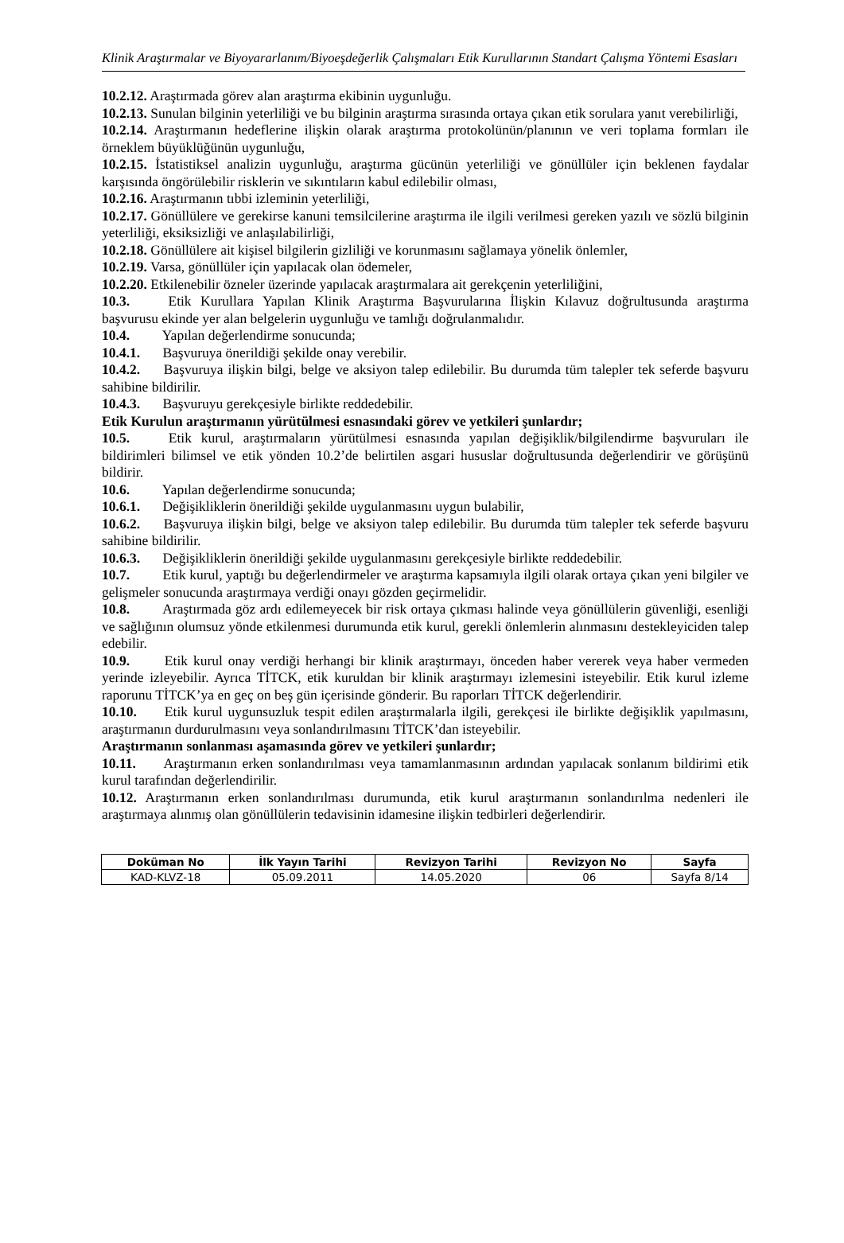Klinik Araştırmalar ve Biyoyararlanım/Biyoeşdeğerlik Çalışmaları Etik Kurullarının Standart Çalışma Yöntemi Esasları
10.2.12. Araştırmada görev alan araştırma ekibinin uygunluğu.
10.2.13. Sunulan bilginin yeterliliği ve bu bilginin araştırma sırasında ortaya çıkan etik sorulara yanıt verebilirliği,
10.2.14. Araştırmanın hedeflerine ilişkin olarak araştırma protokolünün/planının ve veri toplama formları ile örneklem büyüklüğünün uygunluğu,
10.2.15. İstatistiksel analizin uygunluğu, araştırma gücünün yeterliliği ve gönüllüler için beklenen faydalar karşısında öngörülebilir risklerin ve sıkıntıların kabul edilebilir olması,
10.2.16. Araştırmanın tıbbi izleminin yeterliliği,
10.2.17. Gönüllülere ve gerekirse kanuni temsilcilerine araştırma ile ilgili verilmesi gereken yazılı ve sözlü bilginin yeterliliği, eksiksizliği ve anlaşılabilirliği,
10.2.18. Gönüllülere ait kişisel bilgilerin gizliliği ve korunmasını sağlamaya yönelik önlemler,
10.2.19. Varsa, gönüllüler için yapılacak olan ödemeler,
10.2.20. Etkilenebilir özneler üzerinde yapılacak araştırmalara ait gerekçenin yeterliliğini,
10.3. Etik Kurullara Yapılan Klinik Araştırma Başvurularına İlişkin Kılavuz doğrultusunda araştırma başvurusu ekinde yer alan belgelerin uygunluğu ve tamlığı doğrulanmalıdır.
10.4. Yapılan değerlendirme sonucunda;
10.4.1. Başvuruya önerildiği şekilde onay verebilir.
10.4.2. Başvuruya ilişkin bilgi, belge ve aksiyon talep edilebilir. Bu durumda tüm talepler tek seferde başvuru sahibine bildirilir.
10.4.3. Başvuruyu gerekçesiyle birlikte reddedebilir.
Etik Kurulun araştırmanın yürütülmesi esnasındaki görev ve yetkileri şunlardır;
10.5. Etik kurul, araştırmaların yürütülmesi esnasında yapılan değişiklik/bilgilendirme başvuruları ile bildirimleri bilimsel ve etik yönden 10.2’de belirtilen asgari hususlar doğrultusunda değerlendirir ve görüşünü bildirir.
10.6. Yapılan değerlendirme sonucunda;
10.6.1. Değişikliklerin önerildiği şekilde uygulanmasını uygun bulabilir,
10.6.2. Başvuruya ilişkin bilgi, belge ve aksiyon talep edilebilir. Bu durumda tüm talepler tek seferde başvuru sahibine bildirilir.
10.6.3. Değişikliklerin önerildiği şekilde uygulanmasını gerekçesiyle birlikte reddedebilir.
10.7. Etik kurul, yaptığı bu değerlendirmeler ve araştırma kapsamıyla ilgili olarak ortaya çıkan yeni bilgiler ve gelişmeler sonucunda araştırmaya verdiği onayı gözden geçirmelidir.
10.8. Araştırmada göz ardı edilemeyecek bir risk ortaya çıkması halinde veya gönüllülerin güvenliği, esenliği ve sağlığının olumsuz yönde etkilenmesi durumunda etik kurul, gerekli önlemlerin alınmasını destekleyiciden talep edebilir.
10.9. Etik kurul onay verdiği herhangi bir klinik araştırmayı, önceden haber vererek veya haber vermeden yerinde izleyebilir. Ayrıca TİTCK, etik kuruldan bir klinik araştırmayı izlemesini isteyebilir. Etik kurul izleme raporunu TİTCK’ya en geç on beş gün içerisinde gönderir. Bu raporları TİTCK değerlendirir.
10.10. Etik kurul uygunsuzluk tespit edilen araştırmalarla ilgili, gerekçesi ile birlikte değişiklik yapılmasını, araştırmanın durdurulmasını veya sonlandırılmasını TİTCK’dan isteyebilir.
Araştırmanın sonlanması aşamasında görev ve yetkileri şunlardır;
10.11. Araştırmanın erken sonlandırılması veya tamamlanmasının ardından yapılacak sonlanım bildirimi etik kurul tarafından değerlendirilir.
10.12. Araştırmanın erken sonlandırılması durumunda, etik kurul araştırmanın sonlandırılma nedenleri ile araştırmaya alınmış olan gönüllülerin tedavisinin idamesine ilişkin tedbirleri değerlendirir.
| Doküman No | İlk Yayın Tarihi | Revizyon Tarihi | Revizyon No | Sayfa |
| --- | --- | --- | --- | --- |
| KAD-KLVZ-18 | 05.09.2011 | 14.05.2020 | 06 | Sayfa 8/14 |